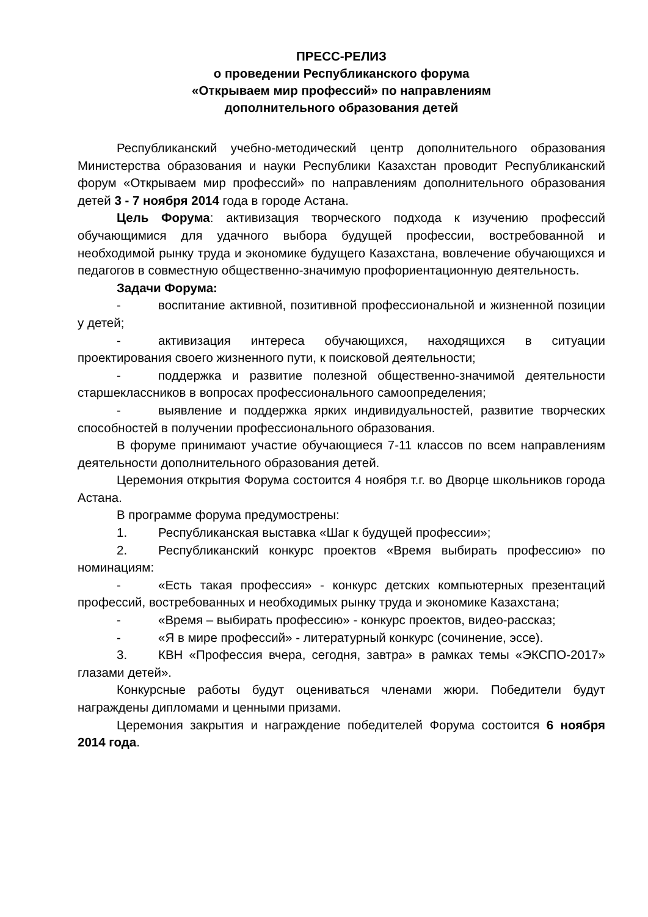ПРЕСС-РЕЛИЗ
о проведении Республиканского форума
«Открываем мир профессий» по направлениям
дополнительного образования детей
Республиканский учебно-методический центр дополнительного образования Министерства образования и науки Республики Казахстан проводит Республиканский форум «Открываем мир профессий» по направлениям дополнительного образования детей 3 - 7 ноября 2014 года в городе Астана.
Цель Форума: активизация творческого подхода к изучению профессий обучающимися для удачного выбора будущей профессии, востребованной и необходимой рынку труда и экономике будущего Казахстана, вовлечение обучающихся и педагогов в совместную общественно-значимую профориентационную деятельность.
Задачи Форума:
- воспитание активной, позитивной профессиональной и жизненной позиции у детей;
- активизация интереса обучающихся, находящихся в ситуации проектирования своего жизненного пути, к поисковой деятельности;
- поддержка и развитие полезной общественно-значимой деятельности старшеклассников в вопросах профессионального самоопределения;
- выявление и поддержка ярких индивидуальностей, развитие творческих способностей в получении профессионального образования.
В форуме принимают участие обучающиеся 7-11 классов по всем направлениям деятельности дополнительного образования детей.
Церемония открытия Форума состоится 4 ноября т.г. во Дворце школьников города Астана.
В программе форума предумострены:
1. Республиканская выставка «Шаг к будущей профессии»;
2. Республиканский конкурс проектов «Время выбирать профессию» по номинациям:
- «Есть такая профессия» - конкурс детских компьютерных презентаций профессий, востребованных и необходимых рынку труда и экономике Казахстана;
- «Время – выбирать профессию» - конкурс проектов, видео-рассказ;
- «Я в мире профессий» - литературный конкурс (сочинение, эссе).
3. КВН «Профессия вчера, сегодня, завтра» в рамках темы «ЭКСПО-2017» глазами детей».
Конкурсные работы будут оцениваться членами жюри. Победители будут награждены дипломами и ценными призами.
Церемония закрытия и награждение победителей Форума состоится 6 ноября 2014 года.